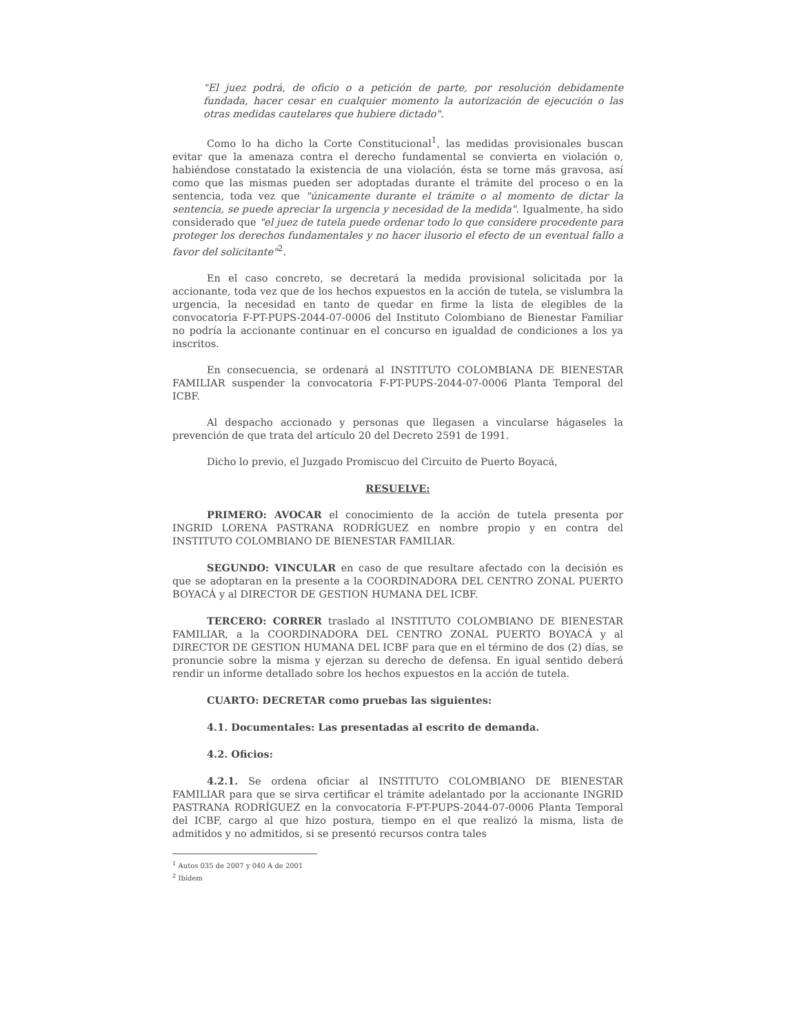"El juez podrá, de oficio o a petición de parte, por resolución debidamente fundada, hacer cesar en cualquier momento la autorización de ejecución o las otras medidas cautelares que hubiere dictado".
Como lo ha dicho la Corte Constitucional<sup>1</sup>, las medidas provisionales buscan evitar que la amenaza contra el derecho fundamental se convierta en violación o, habiéndose constatado la existencia de una violación, ésta se torne más gravosa, así como que las mismas pueden ser adoptadas durante el trámite del proceso o en la sentencia, toda vez que "únicamente durante el trámite o al momento de dictar la sentencia, se puede apreciar la urgencia y necesidad de la medida". Igualmente, ha sido considerado que "el juez de tutela puede ordenar todo lo que considere procedente para proteger los derechos fundamentales y no hacer ilusorio el efecto de un eventual fallo a favor del solicitante"<sup>2</sup>.
En el caso concreto, se decretará la medida provisional solicitada por la accionante, toda vez que de los hechos expuestos en la acción de tutela, se vislumbra la urgencia, la necesidad en tanto de quedar en firme la lista de elegibles de la convocatoria F-PT-PUPS-2044-07-0006 del Instituto Colombiano de Bienestar Familiar no podría la accionante continuar en el concurso en igualdad de condiciones a los ya inscritos.
En consecuencia, se ordenará al INSTITUTO COLOMBIANA DE BIENESTAR FAMILIAR suspender la convocatoria F-PT-PUPS-2044-07-0006 Planta Temporal del ICBF.
Al despacho accionado y personas que llegasen a vincularse hágaseles la prevención de que trata del artículo 20 del Decreto 2591 de 1991.
Dicho lo previo, el Juzgado Promiscuo del Circuito de Puerto Boyacá,
RESUELVE:
PRIMERO: AVOCAR el conocimiento de la acción de tutela presenta por INGRID LORENA PASTRANA RODRÍGUEZ en nombre propio y en contra del INSTITUTO COLOMBIANO DE BIENESTAR FAMILIAR.
SEGUNDO: VINCULAR en caso de que resultare afectado con la decisión es que se adoptaran en la presente a la COORDINADORA DEL CENTRO ZONAL PUERTO BOYACÁ y al DIRECTOR DE GESTION HUMANA DEL ICBF.
TERCERO: CORRER traslado al INSTITUTO COLOMBIANO DE BIENESTAR FAMILIAR, a la COORDINADORA DEL CENTRO ZONAL PUERTO BOYACÁ y al DIRECTOR DE GESTION HUMANA DEL ICBF para que en el término de dos (2) días, se pronuncie sobre la misma y ejerzan su derecho de defensa. En igual sentido deberá rendir un informe detallado sobre los hechos expuestos en la acción de tutela.
CUARTO: DECRETAR como pruebas las siguientes:
4.1. Documentales: Las presentadas al escrito de demanda.
4.2. Oficios:
4.2.1. Se ordena oficiar al INSTITUTO COLOMBIANO DE BIENESTAR FAMILIAR para que se sirva certificar el trámite adelantado por la accionante INGRID PASTRANA RODRÍGUEZ en la convocatoria F-PT-PUPS-2044-07-0006 Planta Temporal del ICBF, cargo al que hizo postura, tiempo en el que realizó la misma, lista de admitidos y no admitidos, si se presentó recursos contra tales
<sup>1</sup> Autos 035 de 2007 y 040 A de 2001
<sup>2</sup> Ibídem